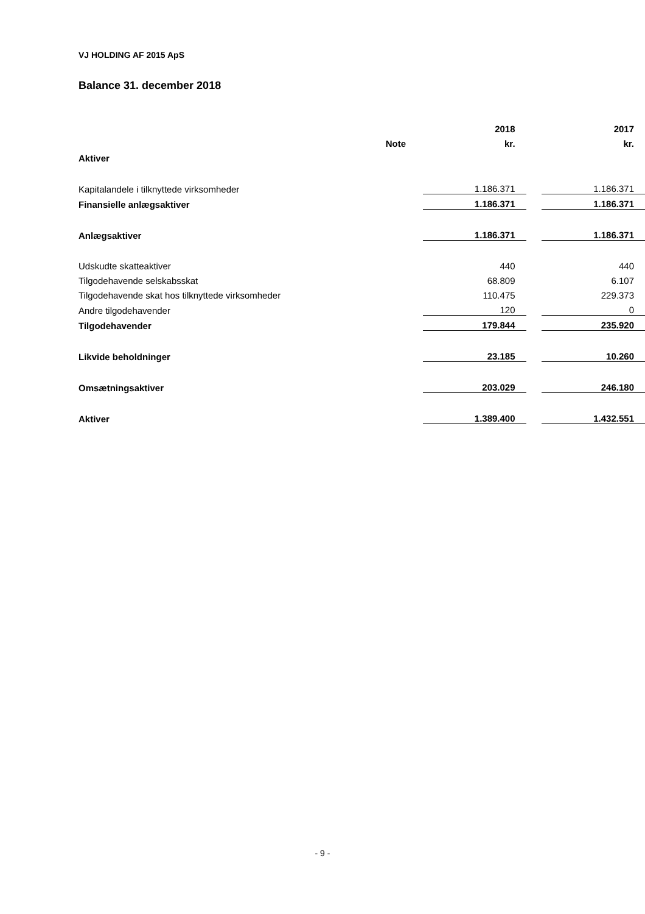VJ HOLDING AF 2015 ApS
Balance 31. december 2018
| | | 2018 | | 2017 |
| | Note | kr. | | kr. |
| Aktiver | | | | |
| Kapitalandele i tilknyttede virksomheder | | 1.186.371 | | 1.186.371 |
| Finansielle anlægsaktiver | | 1.186.371 | | 1.186.371 |
| Anlægsaktiver | | 1.186.371 | | 1.186.371 |
| Udskudte skatteaktiver | | 440 | | 440 |
| Tilgodehavende selskabsskat | | 68.809 | | 6.107 |
| Tilgodehavende skat hos tilknyttede virksomheder | | 110.475 | | 229.373 |
| Andre tilgodehavender | | 120 | | 0 |
| Tilgodehavender | | 179.844 | | 235.920 |
| Likvide beholdninger | | 23.185 | | 10.260 |
| Omsætningsaktiver | | 203.029 | | 246.180 |
| Aktiver | | 1.389.400 | | 1.432.551 |
- 9 -